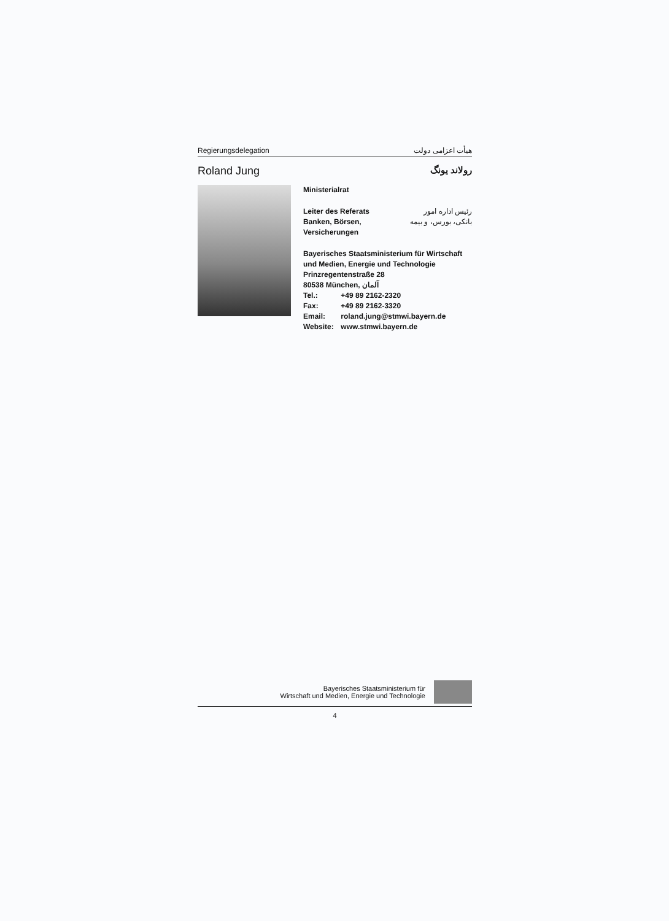Regierungsdelegation هیأت اعزامی دولت
Roland Jung رولاند یونگ
Ministerialrat
Leiter des Referats
Banken, Börsen,
Versicherungen
رئیس اداره امور
بانکی، بورس، و بیمه
Bayerisches Staatsministerium für Wirtschaft
und Medien, Energie und Technologie
Prinzregentenstraße 28
80538 München, آلمان
Tel.: +49 89 2162-2320
Fax: +49 89 2162-3320
Email: roland.jung@stmwi.bayern.de
Website: www.stmwi.bayern.de
Bayerisches Staatsministerium für
Wirtschaft und Medien, Energie und Technologie
4